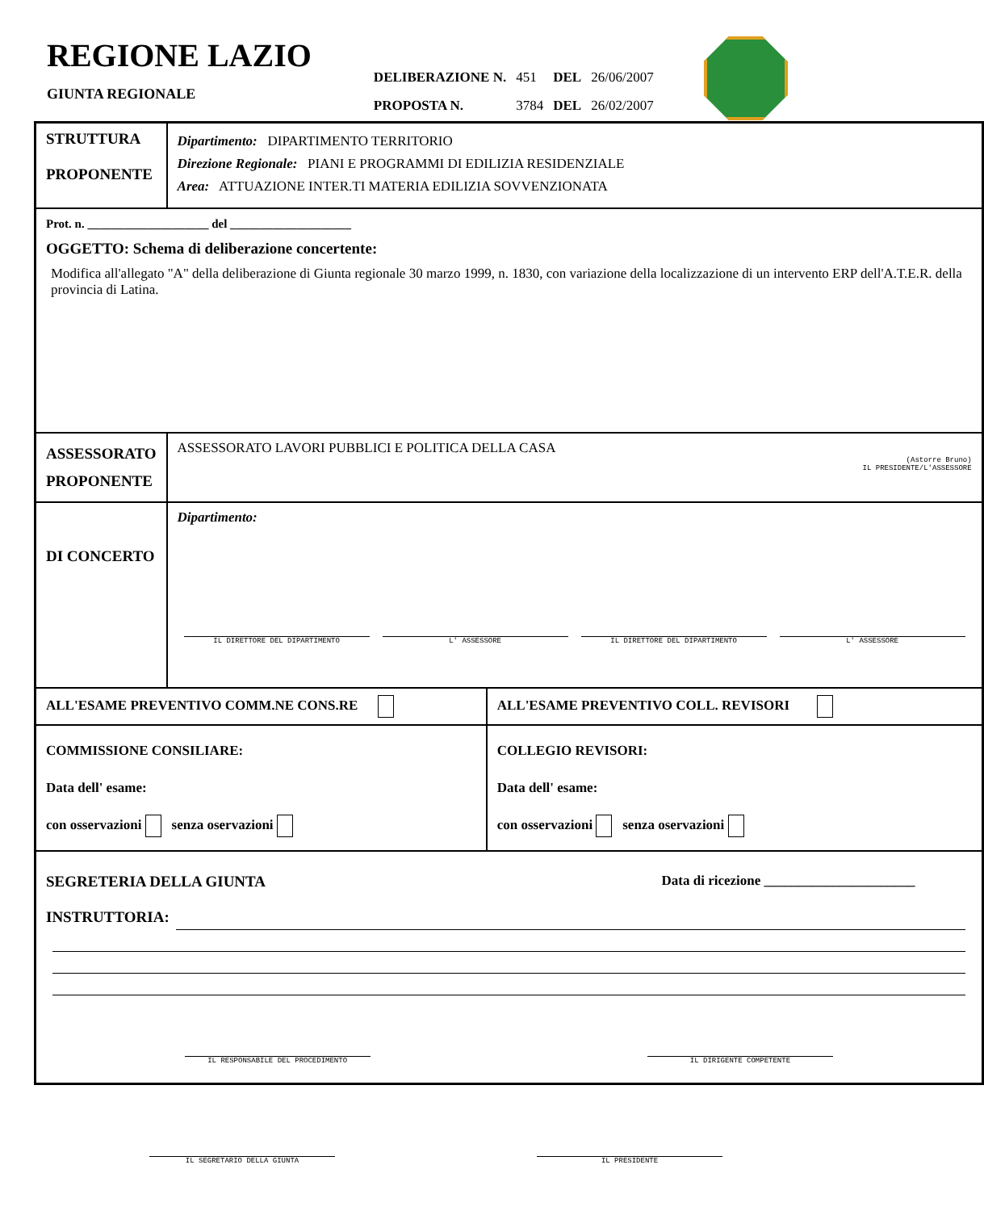REGIONE LAZIO
GIUNTA REGIONALE
| DELIBERAZIONE N. | 451 | DEL | 26/06/2007 |
| PROPOSTA N. | 3784 | DEL | 26/02/2007 |
| STRUTTURA PROPONENTE | Dipartimento: DIPARTIMENTO TERRITORIO Direzione Regionale: PIANI E PROGRAMMI DI EDILIZIA RESIDENZIALE Area: ATTUAZIONE INTER.TI MATERIA EDILIZIA SOVVENZIONATA | |
| Prot. n. ____________________ del ____________________ OGGETTO: Schema di deliberazione concertente: Modifica all'allegato "A" della deliberazione di Giunta regionale 30 marzo 1999, n. 1830, con variazione della localizzazione di un intervento ERP dell'A.T.E.R. della provincia di Latina. | | |
| ASSESSORATO PROPONENTE | ASSESSORATO LAVORI PUBBLICI E POLITICA DELLA CASA (Astorre Bruno) IL PRESIDENTE/L'ASSESSORE | |
| DI CONCERTO | Dipartimento: IL DIRETTORE DEL DIPARTIMENTO L' ASSESSORE IL DIRETTORE DEL DIPARTIMENTO L' ASSESSORE | |
| ALL'ESAME PREVENTIVO COMM.NE CONS.RE | | ALL'ESAME PREVENTIVO COLL. REVISORI |
| COMMISSIONE CONSILIARE: Data dell' esame: con osservazioni senza oservazioni | | COLLEGIO REVISORI: Data dell' esame: con osservazioni senza oservazioni |
| SEGRETERIA DELLA GIUNTA Data di ricezione ______________________ INSTRUTTORIA: IL RESPONSABILE DEL PROCEDIMENTO IL DIRIGENTE COMPETENTE | | |
IL SEGRETARIO DELLA GIUNTA IL PRESIDENTE